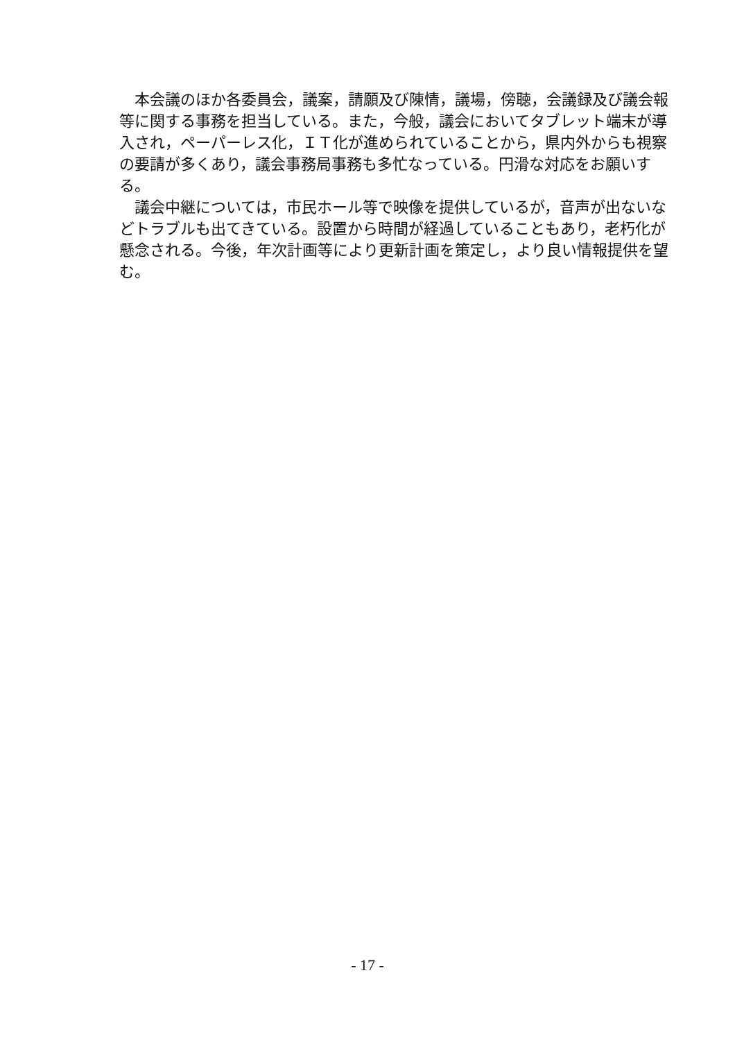本会議のほか各委員会，議案，請願及び陳情，議場，傍聴，会議録及び議会報等に関する事務を担当している。また，今般，議会においてタブレット端末が導入され，ペーパーレス化，ＩＴ化が進められていることから，県内外からも視察の要請が多くあり，議会事務局事務も多忙なっている。円滑な対応をお願いする。
議会中継については，市民ホール等で映像を提供しているが，音声が出ないなどトラブルも出てきている。設置から時間が経過していることもあり，老朽化が懸念される。今後，年次計画等により更新計画を策定し，より良い情報提供を望む。
- 17 -